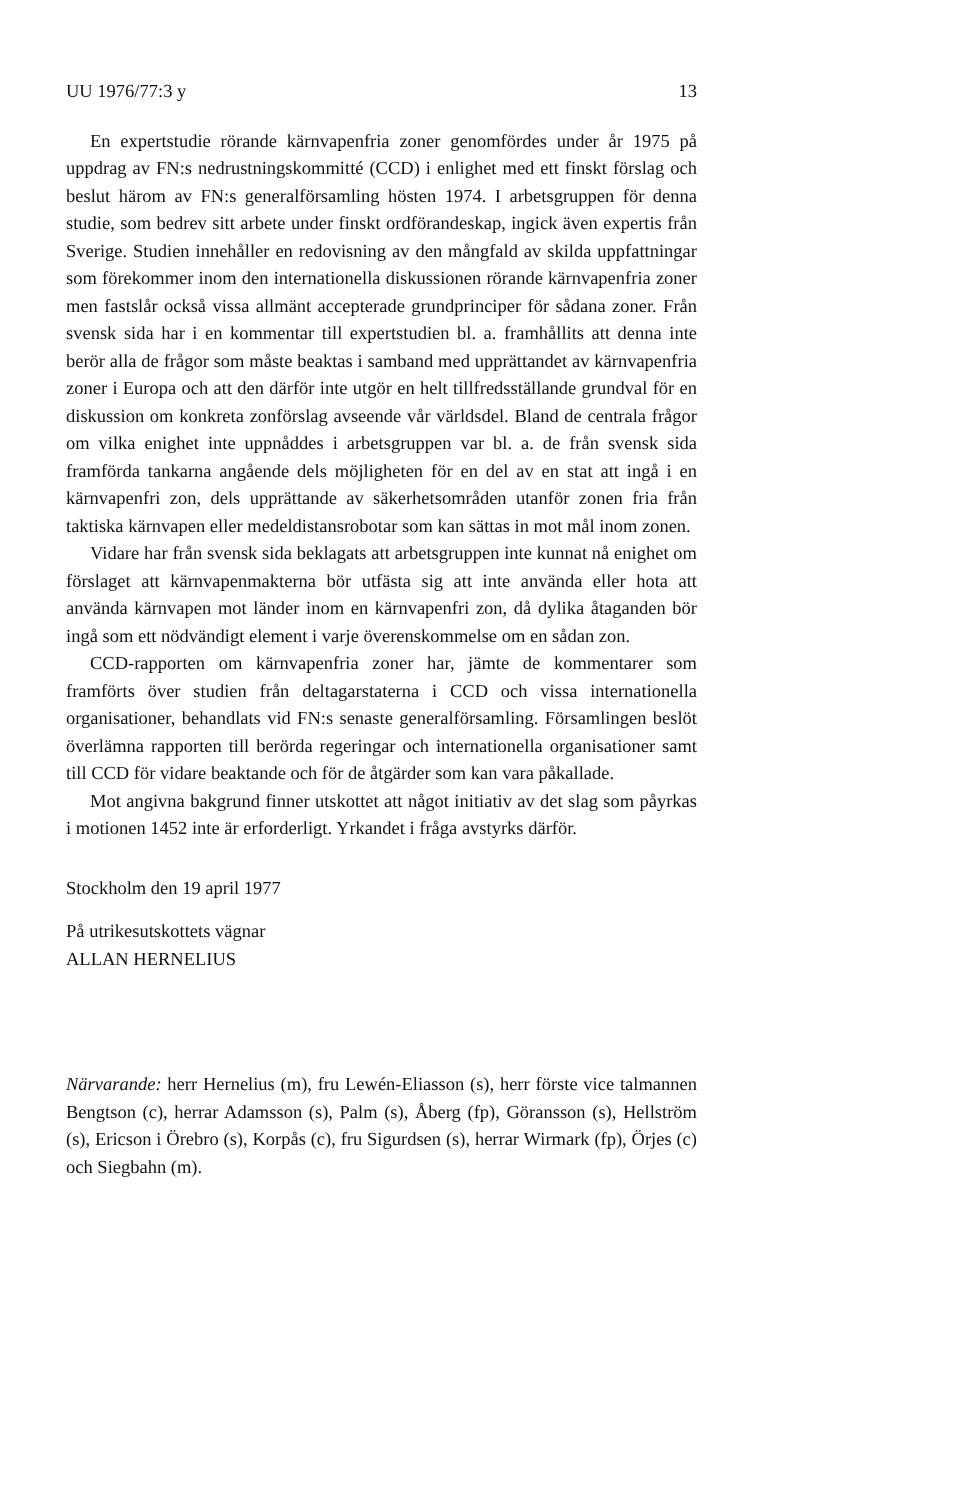UU 1976/77:3 y 13
En expertstudie rörande kärnvapenfria zoner genomfördes under år 1975 på uppdrag av FN:s nedrustningskommitté (CCD) i enlighet med ett finskt förslag och beslut härom av FN:s generalförsamling hösten 1974. I arbetsgruppen för denna studie, som bedrev sitt arbete under finskt ordförandeskap, ingick även expertis från Sverige. Studien innehåller en redovisning av den mångfald av skilda uppfattningar som förekommer inom den internationella diskussionen rörande kärnvapenfria zoner men fastslår också vissa allmänt accepterade grundprinciper för sådana zoner. Från svensk sida har i en kommentar till expertstudien bl. a. framhållits att denna inte berör alla de frågor som måste beaktas i samband med upprättandet av kärnvapenfria zoner i Europa och att den därför inte utgör en helt tillfredsställande grundval för en diskussion om konkreta zonförslag avseende vår världsdel. Bland de centrala frågor om vilka enighet inte uppnåddes i arbetsgruppen var bl. a. de från svensk sida framförda tankarna angående dels möjligheten för en del av en stat att ingå i en kärnvapenfri zon, dels upprättande av säkerhetsområden utanför zonen fria från taktiska kärnvapen eller medeldistansrobotar som kan sättas in mot mål inom zonen.
Vidare har från svensk sida beklagats att arbetsgruppen inte kunnat nå enighet om förslaget att kärnvapenmakterna bör utfästa sig att inte använda eller hota att använda kärnvapen mot länder inom en kärnvapenfri zon, då dylika åtaganden bör ingå som ett nödvändigt element i varje överenskommelse om en sådan zon.
CCD-rapporten om kärnvapenfria zoner har, jämte de kommentarer som framförts över studien från deltagarstaterna i CCD och vissa internationella organisationer, behandlats vid FN:s senaste generalförsamling. Församlingen beslöt överlämna rapporten till berörda regeringar och internationella organisationer samt till CCD för vidare beaktande och för de åtgärder som kan vara påkallade.
Mot angivna bakgrund finner utskottet att något initiativ av det slag som påyrkas i motionen 1452 inte är erforderligt. Yrkandet i fråga avstyrks därför.
Stockholm den 19 april 1977
På utrikesutskottets vägnar
ALLAN HERNELIUS
Närvarande: herr Hernelius (m), fru Lewén-Eliasson (s), herr förste vice talmannen Bengtson (c), herrar Adamsson (s), Palm (s), Åberg (fp), Göransson (s), Hellström (s), Ericson i Örebro (s), Korpås (c), fru Sigurdsen (s), herrar Wirmark (fp), Örjes (c) och Siegbahn (m).